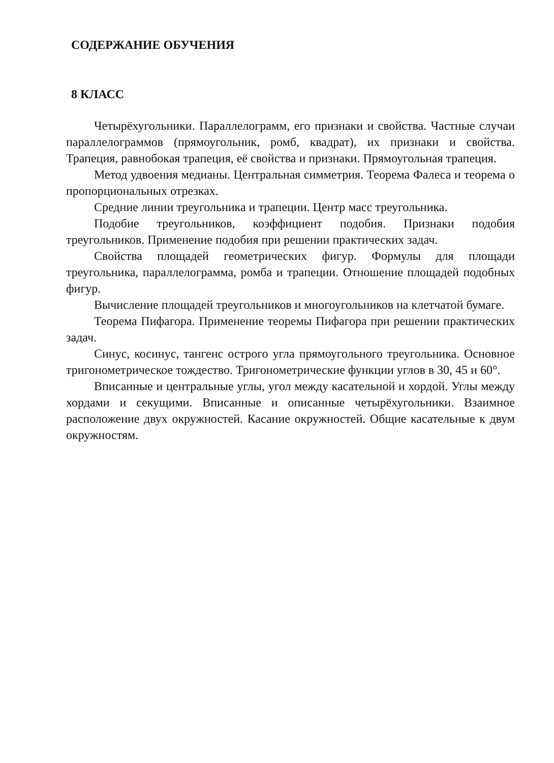СОДЕРЖАНИЕ ОБУЧЕНИЯ
8 КЛАСС
Четырёхугольники. Параллелограмм, его признаки и свойства. Частные случаи параллелограммов (прямоугольник, ромб, квадрат), их признаки и свойства. Трапеция, равнобокая трапеция, её свойства и признаки. Прямоугольная трапеция.
Метод удвоения медианы. Центральная симметрия. Теорема Фалеса и теорема о пропорциональных отрезках.
Средние линии треугольника и трапеции. Центр масс треугольника.
Подобие треугольников, коэффициент подобия. Признаки подобия треугольников. Применение подобия при решении практических задач.
Свойства площадей геометрических фигур. Формулы для площади треугольника, параллелограмма, ромба и трапеции. Отношение площадей подобных фигур.
Вычисление площадей треугольников и многоугольников на клетчатой бумаге.
Теорема Пифагора. Применение теоремы Пифагора при решении практических задач.
Синус, косинус, тангенс острого угла прямоугольного треугольника. Основное тригонометрическое тождество. Тригонометрические функции углов в 30, 45 и 60°.
Вписанные и центральные углы, угол между касательной и хордой. Углы между хордами и секущими. Вписанные и описанные четырёхугольники. Взаимное расположение двух окружностей. Касание окружностей. Общие касательные к двум окружностям.